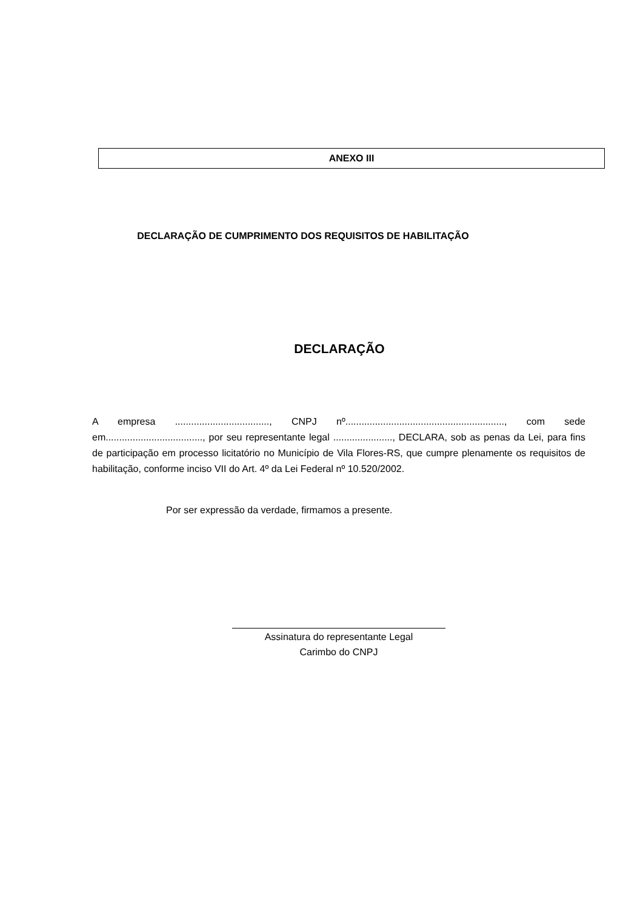ANEXO III
DECLARAÇÃO DE CUMPRIMENTO DOS REQUISITOS DE HABILITAÇÃO
DECLARAÇÃO
A empresa ..................................., CNPJ nº..........................................................., com sede em...................................., por seu representante legal ......................, DECLARA, sob as penas da Lei, para fins de participação em processo licitatório no Município de Vila Flores-RS, que cumpre plenamente os requisitos de habilitação, conforme inciso VII do Art. 4º da Lei Federal nº 10.520/2002.
Por ser expressão da verdade, firmamos a presente.
Assinatura do representante Legal
Carimbo do CNPJ